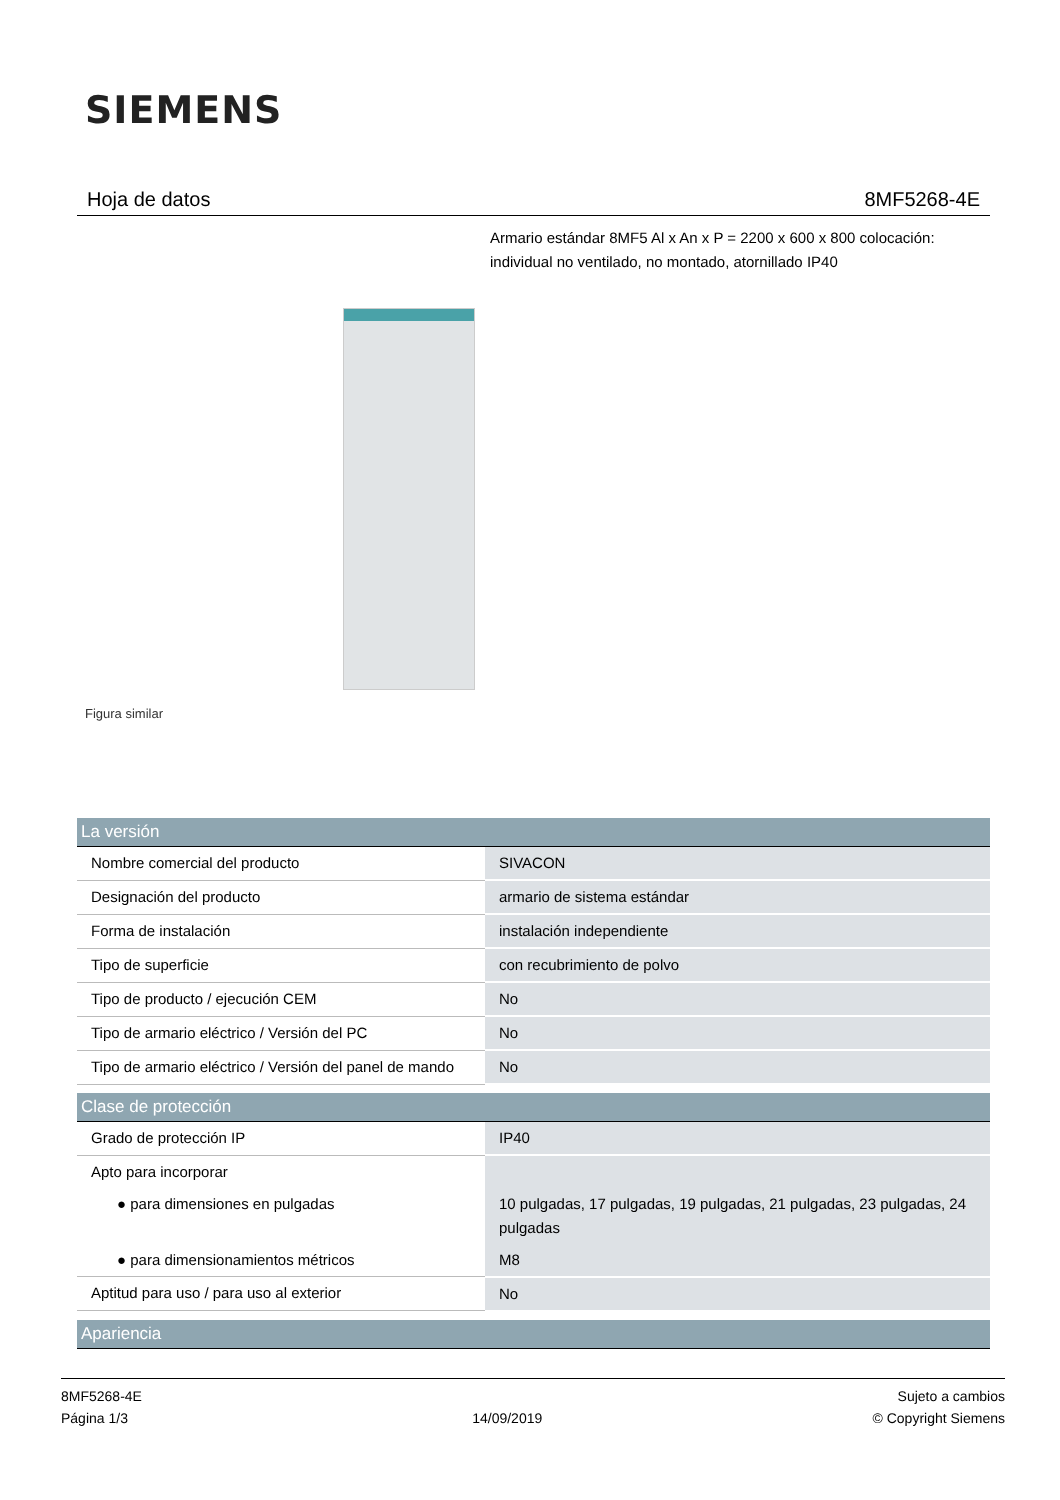SIEMENS
Hoja de datos 8MF5268-4E
Armario estándar 8MF5 Al x An x P = 2200 x 600 x 800 colocación: individual no ventilado, no montado, atornillado IP40
Figura similar
| La versión | |
| --- | --- |
| Nombre comercial del producto | SIVACON |
| Designación del producto | armario de sistema estándar |
| Forma de instalación | instalación independiente |
| Tipo de superficie | con recubrimiento de polvo |
| Tipo de producto / ejecución CEM | No |
| Tipo de armario eléctrico / Versión del PC | No |
| Tipo de armario eléctrico / Versión del panel de mando | No |
| Clase de protección | |
| Grado de protección IP | IP40 |
| Apto para incorporar | |
| ● para dimensiones en pulgadas | 10 pulgadas, 17 pulgadas, 19 pulgadas, 21 pulgadas, 23 pulgadas, 24 pulgadas |
| ● para dimensionamientos métricos | M8 |
| Aptitud para uso / para uso al exterior | No |
| Apariencia | |
8MF5268-4E
Página 1/3
14/09/2019
Sujeto a cambios
© Copyright Siemens